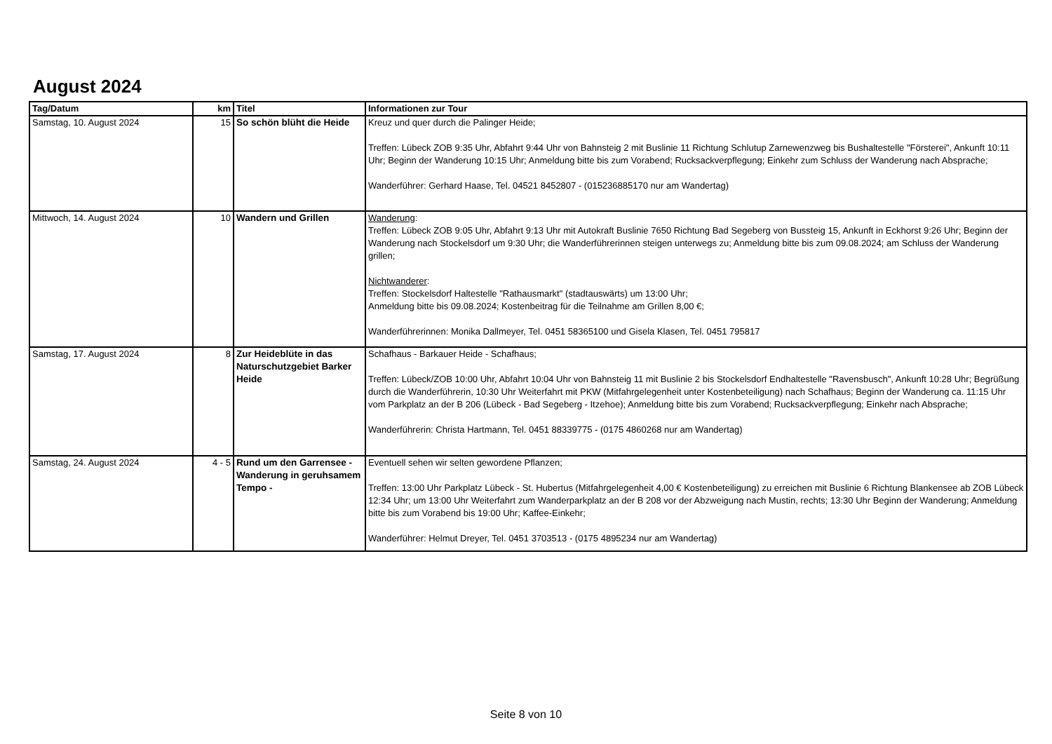August 2024
| Tag/Datum | km | Titel | Informationen zur Tour |
| --- | --- | --- | --- |
| Samstag, 10. August 2024 | 15 | So schön blüht die Heide | Kreuz und quer durch die Palinger Heide; Treffen: Lübeck ZOB 9:35 Uhr, Abfahrt 9:44 Uhr von Bahnsteig 2 mit Buslinie 11 Richtung Schlutup Zarnewenzweg bis Bushaltestelle "Försterei", Ankunft 10:11 Uhr; Beginn der Wanderung 10:15 Uhr; Anmeldung bitte bis zum Vorabend; Rucksackverpflegung; Einkehr zum Schluss der Wanderung nach Absprache; Wanderführer: Gerhard Haase, Tel. 04521 8452807 - (015236885170 nur am Wandertag) |
| Mittwoch, 14. August 2024 | 10 | Wandern und Grillen | Wanderung : Treffen: Lübeck ZOB 9:05 Uhr, Abfahrt 9:13 Uhr mit Autokraft Buslinie 7650 Richtung Bad Segeberg von Bussteig 15, Ankunft in Eckhorst 9:26 Uhr; Beginn der Wanderung nach Stockelsdorf um 9:30 Uhr; die Wanderführerinnen steigen unterwegs zu; Anmeldung bitte bis zum 09.08.2024; am Schluss der Wanderung grillen; Nichtwanderer : Treffen: Stockelsdorf Haltestelle "Rathausmarkt" (stadtauswärts) um 13:00 Uhr; Anmeldung bitte bis 09.08.2024; Kostenbeitrag für die Teilnahme am Grillen 8,00 €; Wanderführerinnen: Monika Dallmeyer, Tel. 0451 58365100 und Gisela Klasen, Tel. 0451 795817 |
| Samstag, 17. August 2024 | 8 | Zur Heideblüte in das Naturschutzgebiet Barker Heide | Schafhaus - Barkauer Heide - Schafhaus; Treffen: Lübeck/ZOB 10:00 Uhr, Abfahrt 10:04 Uhr von Bahnsteig 11 mit Buslinie 2 bis Stockelsdorf Endhaltestelle "Ravensbusch", Ankunft 10:28 Uhr; Begrüßung durch die Wanderführerin, 10:30 Uhr Weiterfahrt mit PKW (Mitfahrgelegenheit unter Kostenbeteiligung) nach Schafhaus; Beginn der Wanderung ca. 11:15 Uhr vom Parkplatz an der B 206 (Lübeck - Bad Segeberg - Itzehoe); Anmeldung bitte bis zum Vorabend; Rucksackverpflegung; Einkehr nach Absprache; Wanderführerin: Christa Hartmann, Tel. 0451 88339775 - (0175 4860268 nur am Wandertag) |
| Samstag, 24. August 2024 | 4 - 5 | Rund um den Garrensee - Wanderung in geruhsamem Tempo - | Eventuell sehen wir selten gewordene Pflanzen; Treffen: 13:00 Uhr Parkplatz Lübeck - St. Hubertus (Mitfahrgelegenheit 4,00 € Kostenbeteiligung) zu erreichen mit Buslinie 6 Richtung Blankensee ab ZOB Lübeck 12:34 Uhr; um 13:00 Uhr Weiterfahrt zum Wanderparkplatz an der B 208 vor der Abzweigung nach Mustin, rechts; 13:30 Uhr Beginn der Wanderung; Anmeldung bitte bis zum Vorabend bis 19:00 Uhr; Kaffee-Einkehr; Wanderführer: Helmut Dreyer, Tel. 0451 3703513 - (0175 4895234 nur am Wandertag) |
Seite 8 von 10